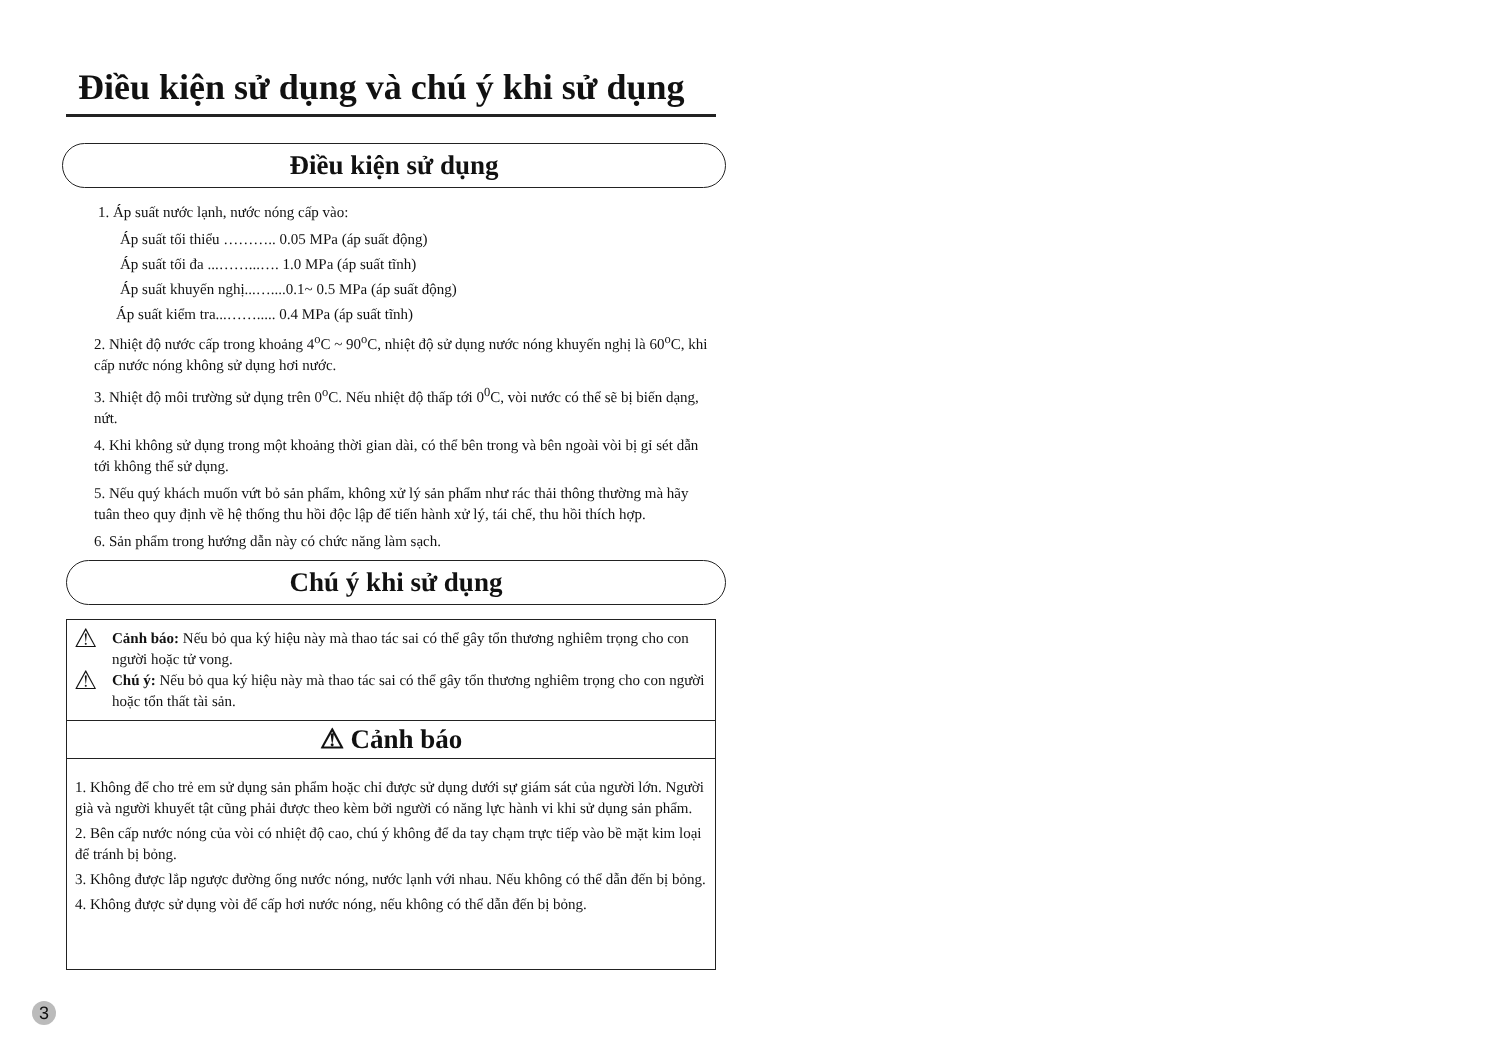Điều kiện sử dụng và chú ý khi sử dụng
Điều kiện sử dụng
1. Áp suất nước lạnh, nước nóng cấp vào:
Áp suất tối thiểu ……….. 0.05 MPa (áp suất động)
Áp suất tối đa ...……...…. 1.0 MPa (áp suất tĩnh)
Áp suất khuyến nghị...…....0.1~ 0.5 MPa (áp suất động)
Áp suất kiểm tra...……..... 0.4 MPa (áp suất tĩnh)
2. Nhiệt độ nước cấp trong khoảng 4<sup>o</sup>C ~ 90<sup>o</sup>C, nhiệt độ sử dụng nước nóng khuyến nghị là 60<sup>o</sup>C, khi cấp nước nóng không sử dụng hơi nước.
3. Nhiệt độ môi trường sử dụng trên 0<sup>o</sup>C. Nếu nhiệt độ thấp tới 0<sup>0</sup>C, vòi nước có thể sẽ bị biến dạng, nứt.
4. Khi không sử dụng trong một khoảng thời gian dài, có thể bên trong và bên ngoài vòi bị gỉ sét dẫn tới không thể sử dụng.
5. Nếu quý khách muốn vứt bỏ sản phẩm, không xử lý sản phẩm như rác thải thông thường mà hãy tuân theo quy định về hệ thống thu hồi độc lập để tiến hành xử lý, tái chế, thu hồi thích hợp.
6. Sản phẩm trong hướng dẫn này có chức năng làm sạch.
Chú ý khi sử dụng
⚠ Cảnh báo: Nếu bỏ qua ký hiệu này mà thao tác sai có thể gây tổn thương nghiêm trọng cho con người hoặc tử vong.
⚠ Chú ý: Nếu bỏ qua ký hiệu này mà thao tác sai có thể gây tổn thương nghiêm trọng cho con người hoặc tổn thất tài sản.
⚠ Cảnh báo
1. Không để cho trẻ em sử dụng sản phẩm hoặc chỉ được sử dụng dưới sự giám sát của người lớn. Người già và người khuyết tật cũng phải được theo kèm bởi người có năng lực hành vi khi sử dụng sản phẩm.
2. Bên cấp nước nóng của vòi có nhiệt độ cao, chú ý không để da tay chạm trực tiếp vào bề mặt kim loại để tránh bị bỏng.
3. Không được lắp ngược đường ống nước nóng, nước lạnh với nhau. Nếu không có thể dẫn đến bị bỏng.
4. Không được sử dụng vòi để cấp hơi nước nóng, nếu không có thể dẫn đến bị bỏng.
3